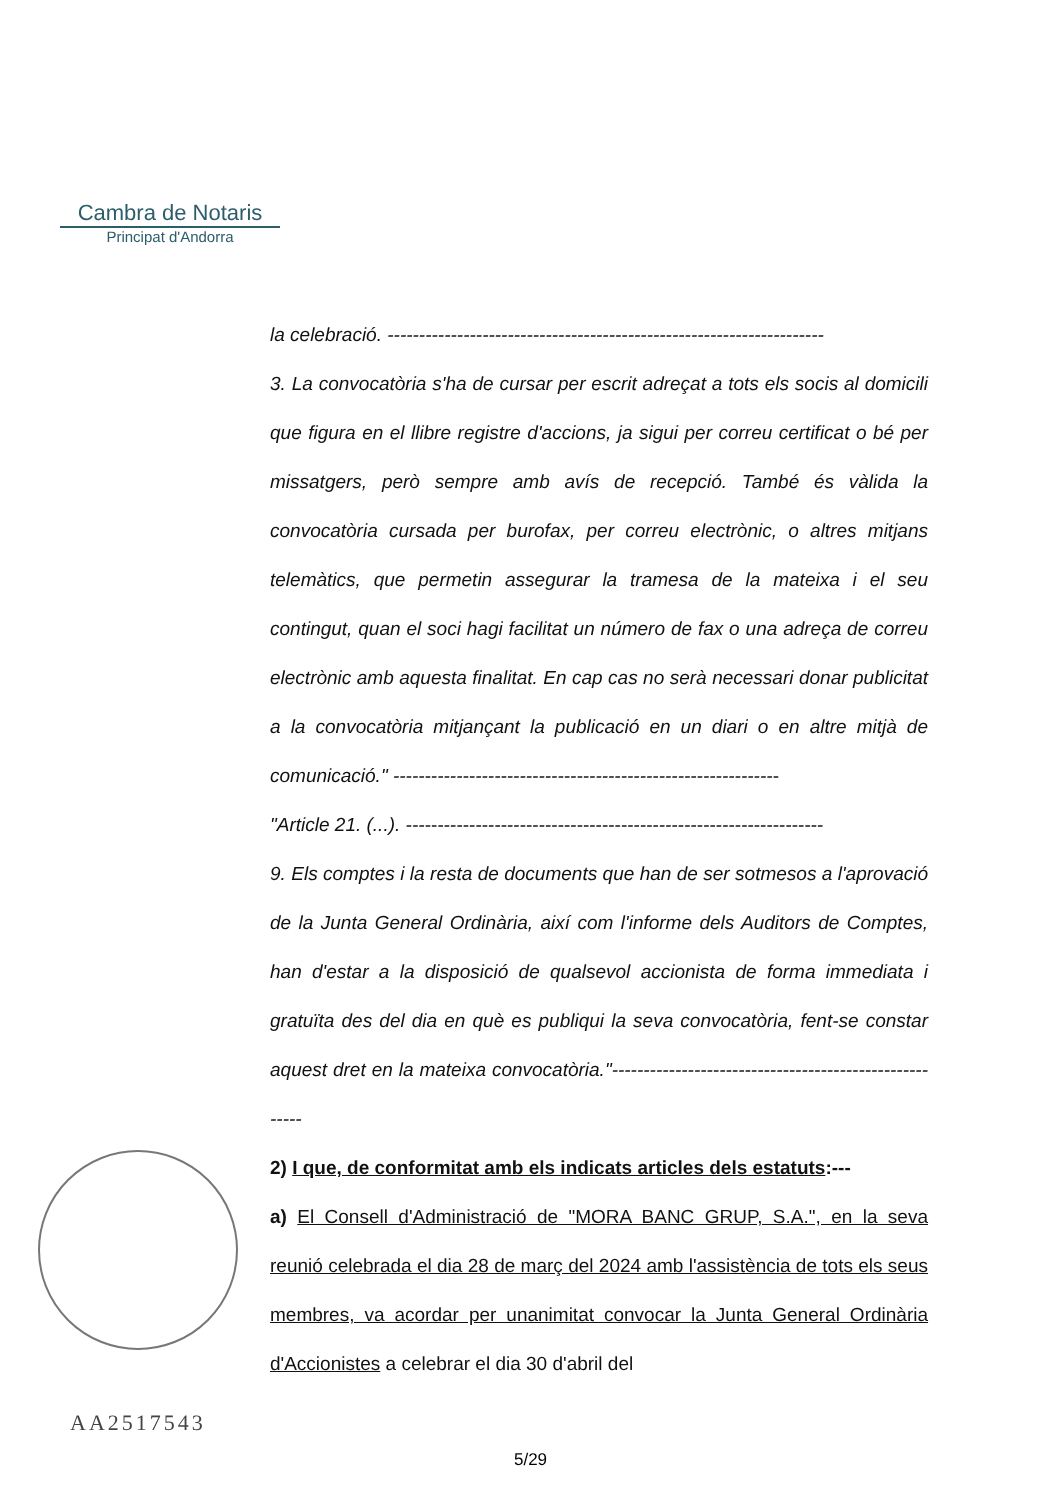Cambra de Notaris
Principat d'Andorra
la celebració. ---------------------------------------------------------------------
3. La convocatòria s'ha de cursar per escrit adreçat a tots els socis al domicili que figura en el llibre registre d'accions, ja sigui per correu certificat o bé per missatgers, però sempre amb avís de recepció. També és vàlida la convocatòria cursada per burofax, per correu electrònic, o altres mitjans telemàtics, que permetin assegurar la tramesa de la mateixa i el seu contingut, quan el soci hagi facilitat un número de fax o una adreça de correu electrònic amb aquesta finalitat. En cap cas no serà necessari donar publicitat a la convocatòria mitjançant la publicació en un diari o en altre mitjà de comunicació." -------------------------------------------------------------
"Article 21. (...). ------------------------------------------------------------------
9. Els comptes i la resta de documents que han de ser sotmesos a l'aprovació de la Junta General Ordinària, així com l'informe dels Auditors de Comptes, han d'estar a la disposició de qualsevol accionista de forma immediata i gratuïta des del dia en què es publiqui la seva convocatòria, fent-se constar aquest dret en la mateixa convocatòria."-------------------------------------------------------
2) I que, de conformitat amb els indicats articles dels estatuts:---
a) El Consell d'Administració de "MORA BANC GRUP, S.A.", en la seva reunió celebrada el dia 28 de març del 2024 amb l'assistència de tots els seus membres, va acordar per unanimitat convocar la Junta General Ordinària d'Accionistes a celebrar el dia 30 d'abril del
AA2517543
5/29